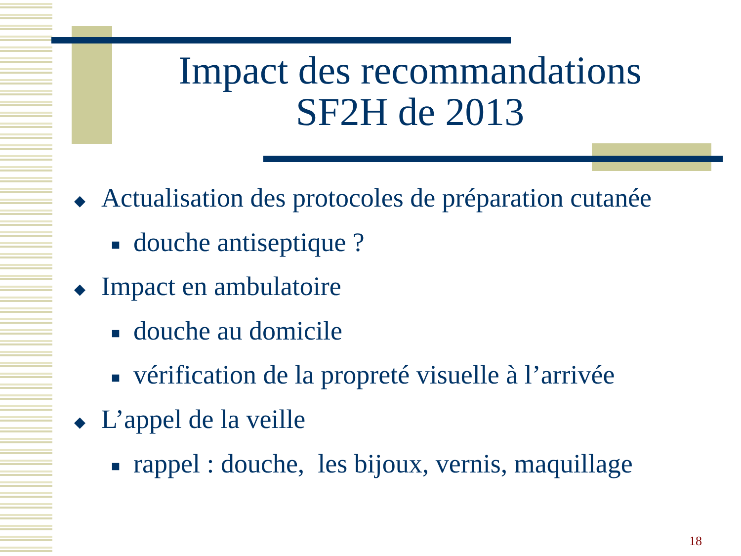Impact des recommandations
SF2H de 2013
◆ Actualisation des protocoles de préparation cutanée
■ douche antiseptique ?
◆ Impact en ambulatoire
■ douche au domicile
■ vérification de la propreté visuelle à l’arrivée
◆ L’appel de la veille
■ rappel : douche, les bijoux, vernis, maquillage
18